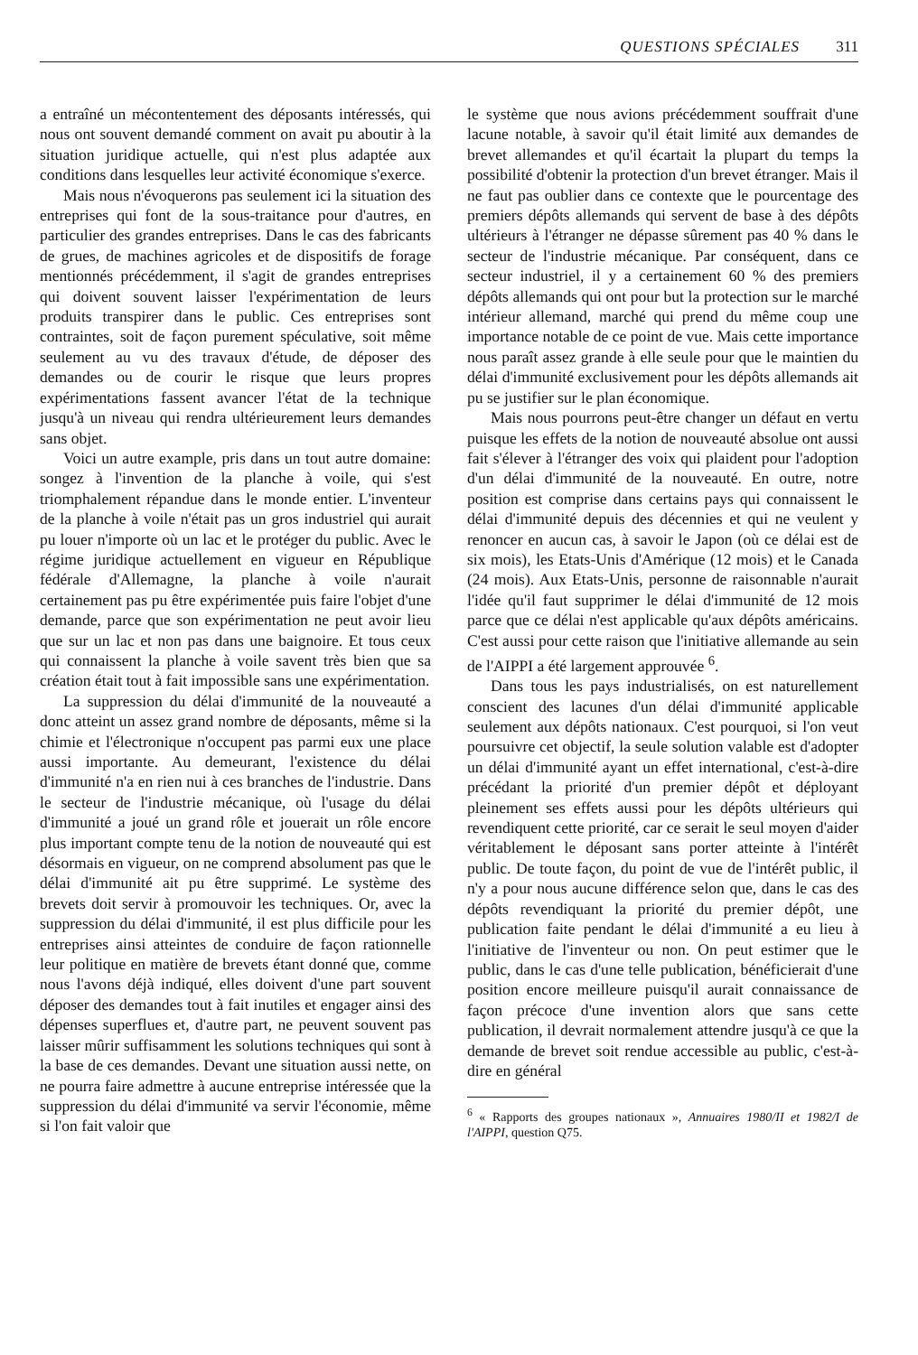QUESTIONS SPÉCIALES 311
a entraîné un mécontentement des déposants intéressés, qui nous ont souvent demandé comment on avait pu aboutir à la situation juridique actuelle, qui n'est plus adaptée aux conditions dans lesquelles leur activité économique s'exerce.
Mais nous n'évoquerons pas seulement ici la situation des entreprises qui font de la sous-traitance pour d'autres, en particulier des grandes entreprises. Dans le cas des fabricants de grues, de machines agricoles et de dispositifs de forage mentionnés précédemment, il s'agit de grandes entreprises qui doivent souvent laisser l'expérimentation de leurs produits transpirer dans le public. Ces entreprises sont contraintes, soit de façon purement spéculative, soit même seulement au vu des travaux d'étude, de déposer des demandes ou de courir le risque que leurs propres expérimentations fassent avancer l'état de la technique jusqu'à un niveau qui rendra ultérieurement leurs demandes sans objet.
Voici un autre example, pris dans un tout autre domaine: songez à l'invention de la planche à voile, qui s'est triomphalement répandue dans le monde entier. L'inventeur de la planche à voile n'était pas un gros industriel qui aurait pu louer n'importe où un lac et le protéger du public. Avec le régime juridique actuellement en vigueur en République fédérale d'Allemagne, la planche à voile n'aurait certainement pas pu être expérimentée puis faire l'objet d'une demande, parce que son expérimentation ne peut avoir lieu que sur un lac et non pas dans une baignoire. Et tous ceux qui connaissent la planche à voile savent très bien que sa création était tout à fait impossible sans une expérimentation.
La suppression du délai d'immunité de la nouveauté a donc atteint un assez grand nombre de déposants, même si la chimie et l'électronique n'occupent pas parmi eux une place aussi importante. Au demeurant, l'existence du délai d'immunité n'a en rien nui à ces branches de l'industrie. Dans le secteur de l'industrie mécanique, où l'usage du délai d'immunité a joué un grand rôle et jouerait un rôle encore plus important compte tenu de la notion de nouveauté qui est désormais en vigueur, on ne comprend absolument pas que le délai d'immunité ait pu être supprimé. Le système des brevets doit servir à promouvoir les techniques. Or, avec la suppression du délai d'immunité, il est plus difficile pour les entreprises ainsi atteintes de conduire de façon rationnelle leur politique en matière de brevets étant donné que, comme nous l'avons déjà indiqué, elles doivent d'une part souvent déposer des demandes tout à fait inutiles et engager ainsi des dépenses superflues et, d'autre part, ne peuvent souvent pas laisser mûrir suffisamment les solutions techniques qui sont à la base de ces demandes. Devant une situation aussi nette, on ne pourra faire admettre à aucune entreprise intéressée que la suppression du délai d'immunité va servir l'économie, même si l'on fait valoir que
le système que nous avions précédemment souffrait d'une lacune notable, à savoir qu'il était limité aux demandes de brevet allemandes et qu'il écartait la plupart du temps la possibilité d'obtenir la protection d'un brevet étranger. Mais il ne faut pas oublier dans ce contexte que le pourcentage des premiers dépôts allemands qui servent de base à des dépôts ultérieurs à l'étranger ne dépasse sûrement pas 40 % dans le secteur de l'industrie mécanique. Par conséquent, dans ce secteur industriel, il y a certainement 60 % des premiers dépôts allemands qui ont pour but la protection sur le marché intérieur allemand, marché qui prend du même coup une importance notable de ce point de vue. Mais cette importance nous paraît assez grande à elle seule pour que le maintien du délai d'immunité exclusivement pour les dépôts allemands ait pu se justifier sur le plan économique.
Mais nous pourrons peut-être changer un défaut en vertu puisque les effets de la notion de nouveauté absolue ont aussi fait s'élever à l'étranger des voix qui plaident pour l'adoption d'un délai d'immunité de la nouveauté. En outre, notre position est comprise dans certains pays qui connaissent le délai d'immunité depuis des décennies et qui ne veulent y renoncer en aucun cas, à savoir le Japon (où ce délai est de six mois), les Etats-Unis d'Amérique (12 mois) et le Canada (24 mois). Aux Etats-Unis, personne de raisonnable n'aurait l'idée qu'il faut supprimer le délai d'immunité de 12 mois parce que ce délai n'est applicable qu'aux dépôts américains. C'est aussi pour cette raison que l'initiative allemande au sein de l'AIPPI a été largement approuvée <sup>6</sup>.
Dans tous les pays industrialisés, on est naturellement conscient des lacunes d'un délai d'immunité applicable seulement aux dépôts nationaux. C'est pourquoi, si l'on veut poursuivre cet objectif, la seule solution valable est d'adopter un délai d'immunité ayant un effet international, c'est-à-dire précédant la priorité d'un premier dépôt et déployant pleinement ses effets aussi pour les dépôts ultérieurs qui revendiquent cette priorité, car ce serait le seul moyen d'aider véritablement le déposant sans porter atteinte à l'intérêt public. De toute façon, du point de vue de l'intérêt public, il n'y a pour nous aucune différence selon que, dans le cas des dépôts revendiquant la priorité du premier dépôt, une publication faite pendant le délai d'immunité a eu lieu à l'initiative de l'inventeur ou non. On peut estimer que le public, dans le cas d'une telle publication, bénéficierait d'une position encore meilleure puisqu'il aurait connaissance de façon précoce d'une invention alors que sans cette publication, il devrait normalement attendre jusqu'à ce que la demande de brevet soit rendue accessible au public, c'est-à-dire en général
<sup>6</sup> « Rapports des groupes nationaux », Annuaires 1980/II et 1982/I de l'AIPPI, question Q75.